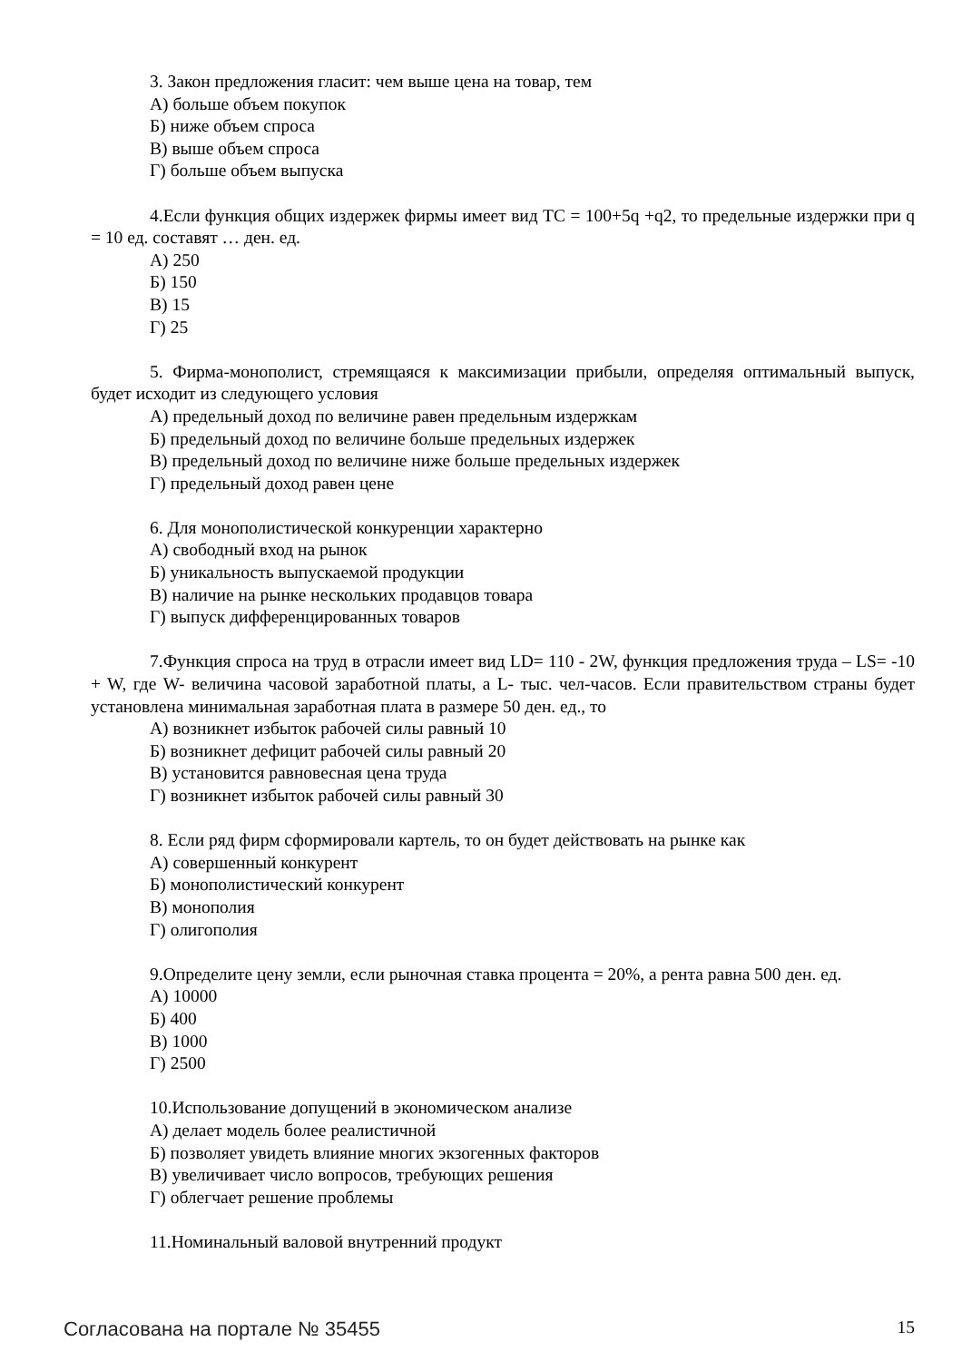3. Закон предложения гласит: чем выше цена на товар, тем
А) больше объем покупок
Б) ниже объем спроса
В) выше объем спроса
Г) больше объем выпуска
4.Если функция общих издержек фирмы имеет вид TC = 100+5q +q2, то предельные издержки при q = 10 ед. составят … ден. ед.
А) 250
Б) 150
В) 15
Г) 25
5. Фирма-монополист, стремящаяся к максимизации прибыли, определяя оптимальный выпуск, будет исходит из следующего условия
А) предельный доход по величине равен предельным издержкам
Б) предельный доход по величине больше предельных издержек
В) предельный доход по величине ниже больше предельных издержек
Г) предельный доход равен цене
6. Для монополистической конкуренции характерно
А) свободный вход на рынок
Б) уникальность выпускаемой продукции
В) наличие на рынке нескольких продавцов товара
Г) выпуск дифференцированных товаров
7.Функция спроса на труд в отрасли имеет вид LD= 110 - 2W, функция предложения труда – LS= -10 + W, где W- величина часовой заработной платы, а L- тыс. чел-часов. Если правительством страны будет установлена минимальная заработная плата в размере 50 ден. ед., то
А) возникнет избыток рабочей силы равный 10
Б) возникнет дефицит рабочей силы равный 20
В) установится равновесная цена труда
Г) возникнет избыток рабочей силы равный 30
8. Если ряд фирм сформировали картель, то он будет действовать на рынке как
А) совершенный конкурент
Б) монополистический конкурент
В) монополия
Г) олигополия
9.Определите цену земли, если рыночная ставка процента = 20%, а рента равна 500 ден. ед.
А) 10000
Б) 400
В) 1000
Г) 2500
10.Использование допущений в экономическом анализе
А) делает модель более реалистичной
Б) позволяет увидеть влияние многих экзогенных факторов
В) увеличивает число вопросов, требующих решения
Г) облегчает решение проблемы
11.Номинальный валовой внутренний продукт
Согласована на портале № 35455 15